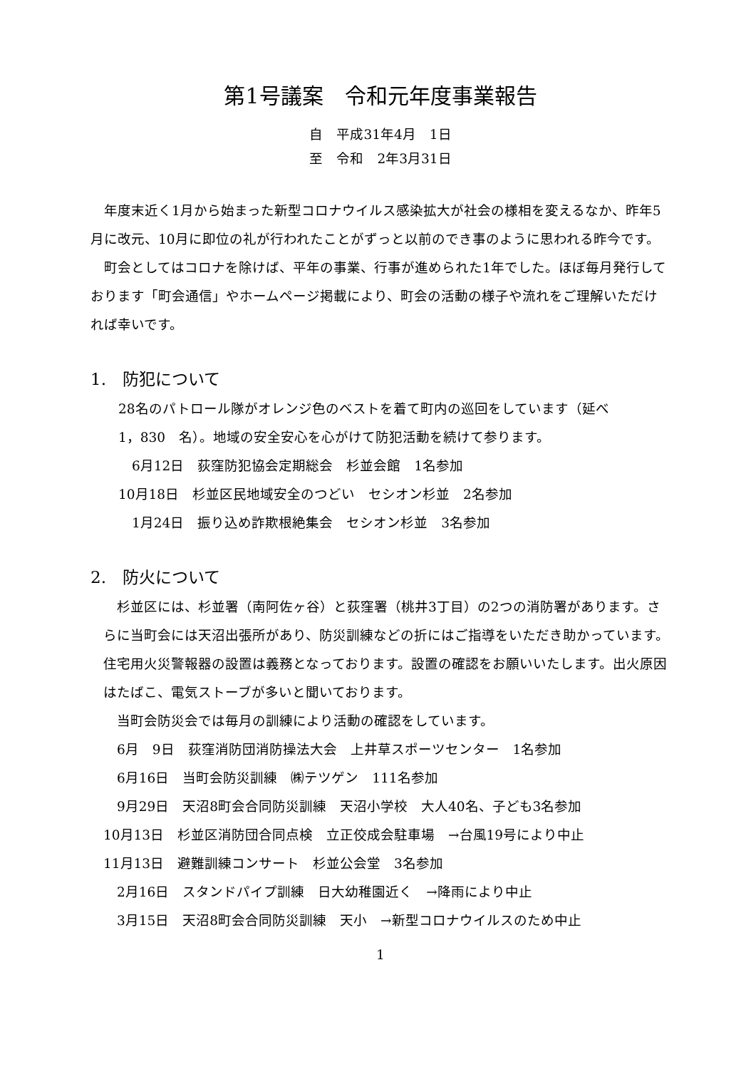第1号議案　令和元年度事業報告
自　平成31年4月　1日
至　令和　2年3月31日
　年度末近く1月から始まった新型コロナウイルス感染拡大が社会の様相を変えるなか、昨年5月に改元、10月に即位の礼が行われたことがずっと以前のでき事のように思われる昨今です。
　町会としてはコロナを除けば、平年の事業、行事が進められた1年でした。ほぼ毎月発行しております「町会通信」やホームページ掲載により、町会の活動の様子や流れをご理解いただければ幸いです。
1.　防犯について
　28名のパトロール隊がオレンジ色のベストを着て町内の巡回をしています（延べ
　1，830　名）。地域の安全安心を心がけて防犯活動を続けて参ります。
　　6月12日　荻窪防犯協会定期総会　杉並会館　1名参加
　10月18日　杉並区民地域安全のつどい　セシオン杉並　2名参加
　　1月24日　振り込め詐欺根絶集会　セシオン杉並　3名参加
2.　防火について
　杉並区には、杉並署（南阿佐ヶ谷）と荻窪署（桃井3丁目）の2つの消防署があります。さらに当町会には天沼出張所があり、防災訓練などの折にはご指導をいただき助かっています。住宅用火災警報器の設置は義務となっております。設置の確認をお願いいたします。出火原因はたばこ、電気ストーブが多いと聞いております。
　当町会防災会では毎月の訓練により活動の確認をしています。
　6月　9日　荻窪消防団消防操法大会　上井草スポーツセンター　1名参加
　6月16日　当町会防災訓練　㈱テツゲン　111名参加
　9月29日　天沼8町会合同防災訓練　天沼小学校　大人40名、子ども3名参加
10月13日　杉並区消防団合同点検　立正佼成会駐車場　→台風19号により中止
11月13日　避難訓練コンサート　杉並公会堂　3名参加
　2月16日　スタンドパイプ訓練　日大幼稚園近く　→降雨により中止
　3月15日　天沼8町会合同防災訓練　天小　→新型コロナウイルスのため中止
1